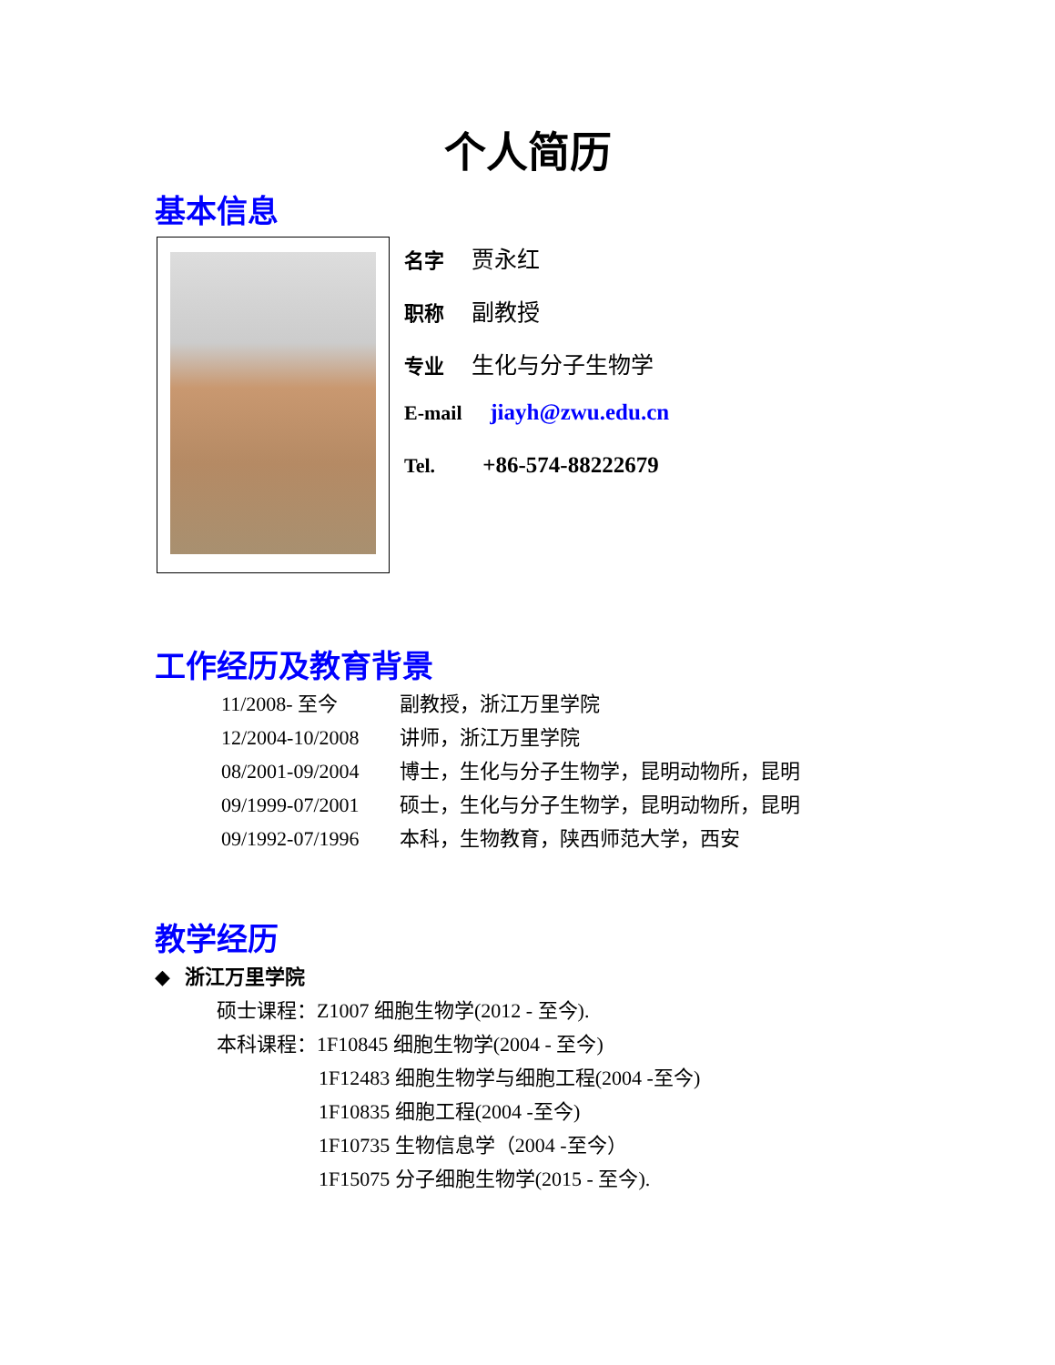个人简历
基本信息
名字 贾永红
职称 副教授
专业 生化与分子生物学
E-mail jiayh@zwu.edu.cn
Tel. +86-574-88222679
工作经历及教育背景
11/2008- 至今 副教授，浙江万里学院
12/2004-10/2008 讲师，浙江万里学院
08/2001-09/2004 博士，生化与分子生物学，昆明动物所，昆明
09/1999-07/2001 硕士，生化与分子生物学，昆明动物所，昆明
09/1992-07/1996 本科，生物教育，陕西师范大学，西安
教学经历
◆ 浙江万里学院
硕士课程：Z1007 细胞生物学(2012 - 至今).
本科课程：1F10845 细胞生物学(2004 - 至今)
1F12483 细胞生物学与细胞工程(2004 -至今)
1F10835 细胞工程(2004 -至今)
1F10735 生物信息学（2004 -至今）
1F15075 分子细胞生物学(2015 - 至今).